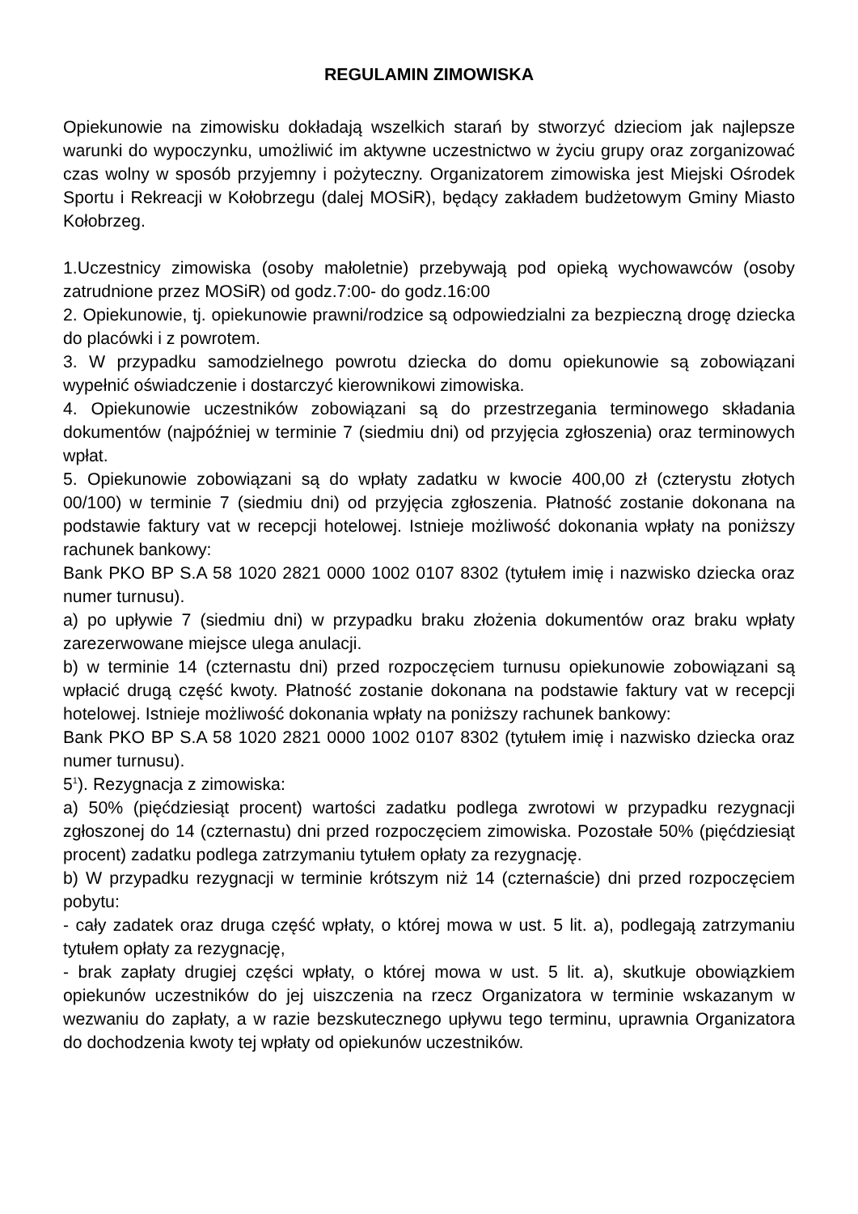REGULAMIN ZIMOWISKA
Opiekunowie na zimowisku dokładają wszelkich starań by stworzyć dzieciom jak najlepsze warunki do wypoczynku, umożliwić im aktywne uczestnictwo w życiu grupy oraz zorganizować czas wolny w sposób przyjemny i pożyteczny. Organizatorem zimowiska jest Miejski Ośrodek Sportu i Rekreacji w Kołobrzegu (dalej MOSiR), będący zakładem budżetowym Gminy Miasto Kołobrzeg.
1.Uczestnicy zimowiska (osoby małoletnie) przebywają pod opieką wychowawców (osoby zatrudnione przez MOSiR) od godz.7:00- do godz.16:00
2. Opiekunowie, tj. opiekunowie prawni/rodzice są odpowiedzialni za bezpieczną drogę dziecka do placówki i z powrotem.
3. W przypadku samodzielnego powrotu dziecka do domu opiekunowie są zobowiązani wypełnić oświadczenie i dostarczyć kierownikowi zimowiska.
4. Opiekunowie uczestników zobowiązani są do przestrzegania terminowego składania dokumentów (najpóźniej w terminie 7 (siedmiu dni) od przyjęcia zgłoszenia) oraz terminowych wpłat.
5. Opiekunowie zobowiązani są do wpłaty zadatku w kwocie 400,00 zł (czterystu złotych 00/100) w terminie 7 (siedmiu dni) od przyjęcia zgłoszenia. Płatność zostanie dokonana na podstawie faktury vat w recepcji hotelowej. Istnieje możliwość dokonania wpłaty na poniższy rachunek bankowy:
Bank PKO BP S.A 58 1020 2821 0000 1002 0107 8302 (tytułem imię i nazwisko dziecka oraz numer turnusu).
a) po upływie 7 (siedmiu dni) w przypadku braku złożenia dokumentów oraz braku wpłaty zarezerwowane miejsce ulega anulacji.
b) w terminie 14 (czternastu dni) przed rozpoczęciem turnusu opiekunowie zobowiązani są wpłacić drugą część kwoty. Płatność zostanie dokonana na podstawie faktury vat w recepcji hotelowej. Istnieje możliwość dokonania wpłaty na poniższy rachunek bankowy:
Bank PKO BP S.A 58 1020 2821 0000 1002 0107 8302 (tytułem imię i nazwisko dziecka oraz numer turnusu).
5<sup>1</sup>). Rezygnacja z zimowiska:
a) 50% (pięćdziesiąt procent) wartości zadatku podlega zwrotowi w przypadku rezygnacji zgłoszonej do 14 (czternastu) dni przed rozpoczęciem zimowiska. Pozostałe 50% (pięćdziesiąt procent) zadatku podlega zatrzymaniu tytułem opłaty za rezygnację.
b) W przypadku rezygnacji w terminie krótszym niż 14 (czternaście) dni przed rozpoczęciem pobytu:
- cały zadatek oraz druga część wpłaty, o której mowa w ust. 5 lit. a), podlegają zatrzymaniu tytułem opłaty za rezygnację,
- brak zapłaty drugiej części wpłaty, o której mowa w ust. 5 lit. a), skutkuje obowiązkiem opiekunów uczestników do jej uiszczenia na rzecz Organizatora w terminie wskazanym w wezwaniu do zapłaty, a w razie bezskutecznego upływu tego terminu, uprawnia Organizatora do dochodzenia kwoty tej wpłaty od opiekunów uczestników.